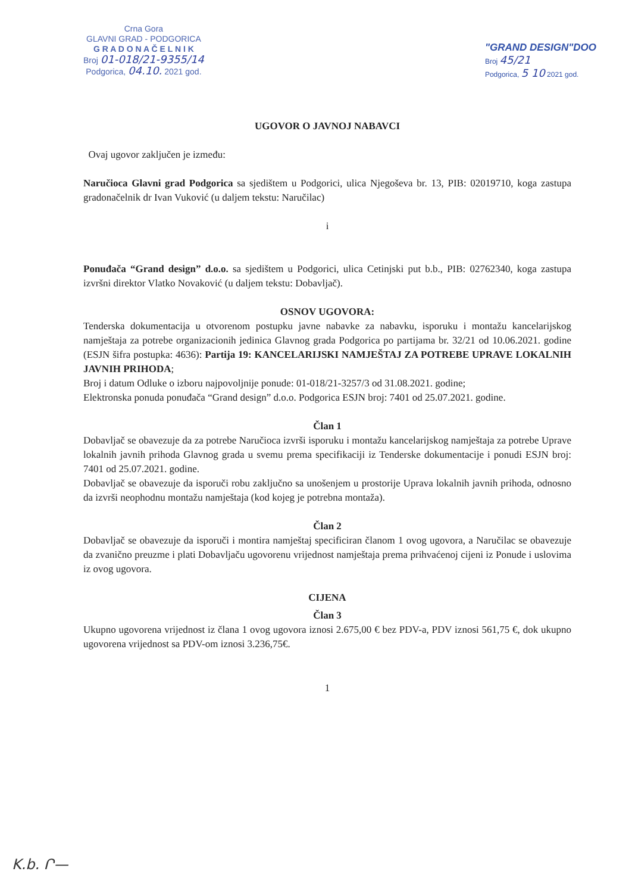Crna Gora
GLAVNI GRAD - PODGORICA
G R A D O N A Č E L N I K
Broj 01-018/21-9355/14
Podgorica, 04.10. 2021 god.
"GRAND DESIGN"DOO
Broj 45/21
Podgorica, 5 10 2021 god.
UGOVOR O JAVNOJ NABAVCI
Ovaj ugovor zaključen je između:
Naručioca Glavni grad Podgorica sa sjedištem u Podgorici, ulica Njegoševa br. 13, PIB: 02019710, koga zastupa gradonačelnik dr Ivan Vuković (u daljem tekstu: Naručilac)
i
Ponuđača “Grand design” d.o.o. sa sjedištem u Podgorici, ulica Cetinjski put b.b., PIB: 02762340, koga zastupa izvršni direktor Vlatko Novaković (u daljem tekstu: Dobavljač).
OSNOV UGOVORA:
Tenderska dokumentacija u otvorenom postupku javne nabavke za nabavku, isporuku i montažu kancelarijskog namještaja za potrebe organizacionih jedinica Glavnog grada Podgorica po partijama br. 32/21 od 10.06.2021. godine (ESJN šifra postupka: 4636): Partija 19: KANCELARIJSKI NAMJEŠTAJ ZA POTREBE UPRAVE LOKALNIH JAVNIH PRIHODA;
Broj i datum Odluke o izboru najpovoljnije ponude: 01-018/21-3257/3 od 31.08.2021. godine;
Elektronska ponuda ponuđača “Grand design” d.o.o. Podgorica ESJN broj: 7401 od 25.07.2021. godine.
Član 1
Dobavljač se obavezuje da za potrebe Naručioca izvrši isporuku i montažu kancelarijskog namještaja za potrebe Uprave lokalnih javnih prihoda Glavnog grada u svemu prema specifikaciji iz Tenderske dokumentacije i ponudi ESJN broj: 7401 od 25.07.2021. godine.
Dobavljač se obavezuje da isporuči robu zaključno sa unošenjem u prostorije Uprava lokalnih javnih prihoda, odnosno da izvrši neophodnu montažu namještaja (kod kojeg je potrebna montaža).
Član 2
Dobavljač se obavezuje da isporuči i montira namještaj specificiran članom 1 ovog ugovora, a Naručilac se obavezuje da zvanično preuzme i plati Dobavljaču ugovorenu vrijednost namještaja prema prihvaćenoj cijeni iz Ponude i uslovima iz ovog ugovora.
CIJENA
Član 3
Ukupno ugovorena vrijednost iz člana 1 ovog ugovora iznosi 2.675,00 € bez PDV-a, PDV iznosi 561,75 €, dok ukupno ugovorena vrijednost sa PDV-om iznosi 3.236,75€.
1
K.b. Ր—